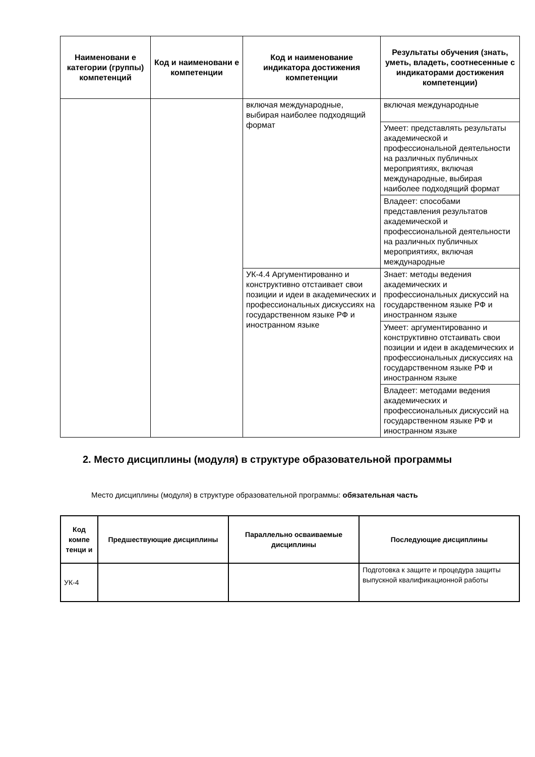| Наименовани е категории (группы) компетенций | Код и наименовани е компетенции | Код и наименование индикатора достижения компетенции | Результаты обучения (знать, уметь, владеть, соотнесенные с индикаторами достижения компетенции) |
| --- | --- | --- | --- |
| | | включая международные, выбирая наиболее подходящий формат | включая международные |
| | | | Умеет: представлять результаты академической и профессиональной деятельности на различных публичных мероприятиях, включая международные, выбирая наиболее подходящий формат |
| | | | Владеет: способами представления результатов академической и профессиональной деятельности на различных публичных мероприятиях, включая международные |
| | | УК-4.4 Аргументированно и конструктивно отстаивает свои позиции и идеи в академических и профессиональных дискуссиях на государственном языке РФ и иностранном языке | Знает: методы ведения академических и профессиональных дискуссий на государственном языке РФ и иностранном языке |
| | | | Умеет: аргументированно и конструктивно отстаивать свои позиции и идеи в академических и профессиональных дискуссиях на государственном языке РФ и иностранном языке |
| | | | Владеет: методами ведения академических и профессиональных дискуссий на государственном языке РФ и иностранном языке |
2. Место дисциплины (модуля) в структуре образовательной программы
Место дисциплины (модуля) в структуре образовательной программы: обязательная часть
| Код компе тенци и | Предшествующие дисциплины | Параллельно осваиваемые дисциплины | Последующие дисциплины |
| --- | --- | --- | --- |
| УК-4 | | | Подготовка к защите и процедура защиты выпускной квалификационной работы |